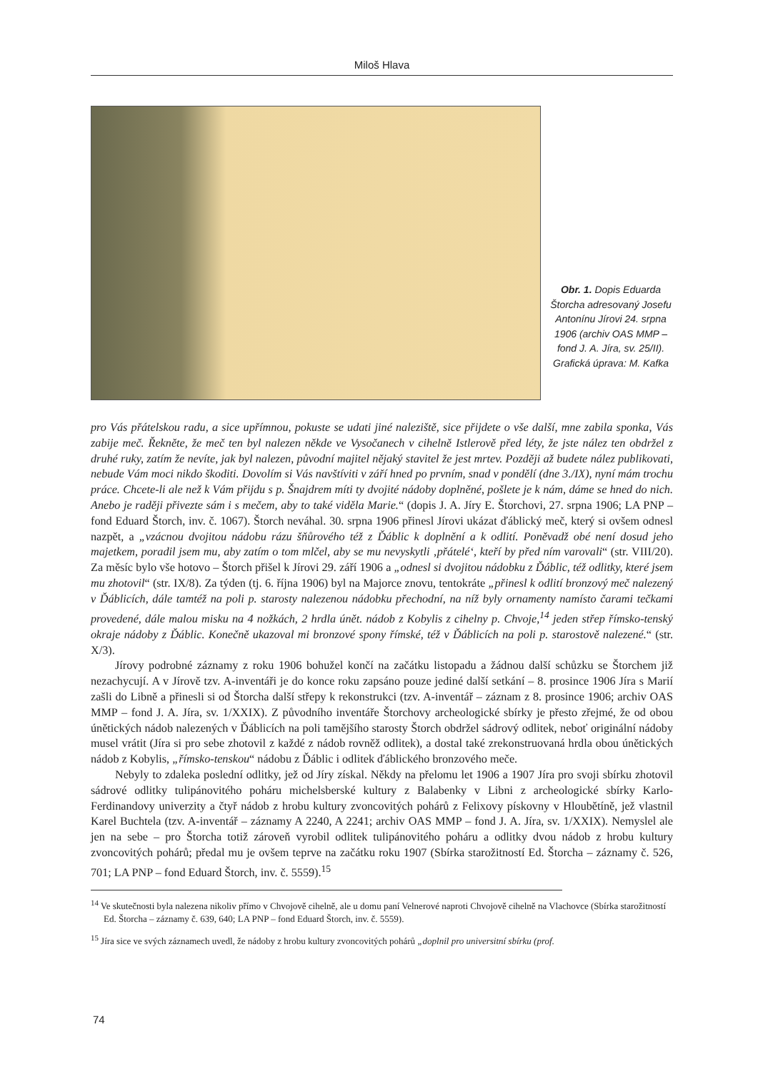Miloš Hlava
Obr. 1. Dopis Eduarda Štorcha adresovaný Josefu Antonínu Jírovi 24. srpna 1906 (archiv OAS MMP – fond J. A. Jíra, sv. 25/II). Grafická úprava: M. Kafka
pro Vás přátelskou radu, a sice upřímnou, pokuste se udati jiné naleziště, sice přijdete o vše další, mne zabila sponka, Vás zabije meč. Řekněte, že meč ten byl nalezen někde ve Vysočanech v cihelně Istlerově před léty, že jste nález ten obdržel z druhé ruky, zatím že nevíte, jak byl nalezen, původní majitel nějaký stavitel že jest mrtev. Později až budete nález publikovati, nebude Vám moci nikdo škoditi. Dovolím si Vás navštíviti v září hned po prvním, snad v pondělí (dne 3./IX), nyní mám trochu práce. Chcete-li ale než k Vám přijdu s p. Šnajdrem míti ty dvojité nádoby doplněné, pošlete je k nám, dáme se hned do nich. Anebo je raději přivezte sám i s mečem, aby to také viděla Marie.“ (dopis J. A. Jíry E. Štorchovi, 27. srpna 1906; LA PNP – fond Eduard Štorch, inv. č. 1067). Štorch neváhal. 30. srpna 1906 přinesl Jírovi ukázat ďáblický meč, který si ovšem odnesl nazpět, a „vzácnou dvojitou nádobu rázu šňůrového též z Ďáblic k doplnění a k odlití. Poněvadž obé není dosud jeho majetkem, poradil jsem mu, aby zatím o tom mlčel, aby se mu nevyskytli ‚přátelé‘, kteří by před ním varovali“ (str. VIII/20). Za měsíc bylo vše hotovo – Štorch přišel k Jírovi 29. září 1906 a „odnesl si dvojitou nádobku z Ďáblic, též odlitky, které jsem mu zhotovil“ (str. IX/8). Za týden (tj. 6. října 1906) byl na Majorce znovu, tentokráte „přinesl k odlití bronzový meč nalezený v Ďáblicích, dále tamtéž na poli p. starosty nalezenou nádobku přechodní, na níž byly ornamenty namísto čarami tečkami provedené, dále malou misku na 4 nožkách, 2 hrdla únět. nádob z Kobylis z cihelny p. Chvoje,<sup>14</sup> jeden střep římsko-tenský okraje nádoby z Ďáblic. Konečně ukazoval mi bronzové spony římské, též v Ďáblicích na poli p. starostově nalezené.“ (str. X/3).
Jírovy podrobné záznamy z roku 1906 bohužel končí na začátku listopadu a žádnou další schůzku se Štorchem již nezachycují. A v Jírově tzv. A-inventáři je do konce roku zapsáno pouze jediné další setkání – 8. prosince 1906 Jíra s Marií zašli do Libně a přinesli si od Štorcha další střepy k rekonstrukci (tzv. A-inventář – záznam z 8. prosince 1906; archiv OAS MMP – fond J. A. Jíra, sv. 1/XXIX). Z původního inventáře Štorchovy archeologické sbírky je přesto zřejmé, že od obou únětických nádob nalezených v Ďáblicích na poli tamějšího starosty Štorch obdržel sádrový odlitek, neboť originální nádoby musel vrátit (Jíra si pro sebe zhotovil z každé z nádob rovněž odlitek), a dostal také zrekonstruovaná hrdla obou únětických nádob z Kobylis, „římsko-tenskou“ nádobu z Ďáblic i odlitek ďáblického bronzového meče.
Nebyly to zdaleka poslední odlitky, jež od Jíry získal. Někdy na přelomu let 1906 a 1907 Jíra pro svoji sbírku zhotovil sádrové odlitky tulipánovitého poháru michelsberské kultury z Balabenky v Libni z archeologické sbírky Karlo-Ferdinandovy univerzity a čtyř nádob z hrobu kultury zvoncovitých pohárů z Felixovy pískovny v Hloubětíně, jež vlastnil Karel Buchtela (tzv. A-inventář – záznamy A 2240, A 2241; archiv OAS MMP – fond J. A. Jíra, sv. 1/XXIX). Nemyslel ale jen na sebe – pro Štorcha totiž zároveň vyrobil odlitek tulipánovitého poháru a odlitky dvou nádob z hrobu kultury zvoncovitých pohárů; předal mu je ovšem teprve na začátku roku 1907 (Sbírka starožitností Ed. Štorcha – záznamy č. 526, 701; LA PNP – fond Eduard Štorch, inv. č. 5559).<sup>15</sup>
<sup>14</sup> Ve skutečnosti byla nalezena nikoliv přímo v Chvojově cihelně, ale u domu paní Velnerové naproti Chvojově cihelně na Vlachovce (Sbírka starožitností Ed. Štorcha – záznamy č. 639, 640; LA PNP – fond Eduard Štorch, inv. č. 5559).
<sup>15</sup> Jíra sice ve svých záznamech uvedl, že nádoby z hrobu kultury zvoncovitých pohárů „doplnil pro universitní sbírku (prof.
74